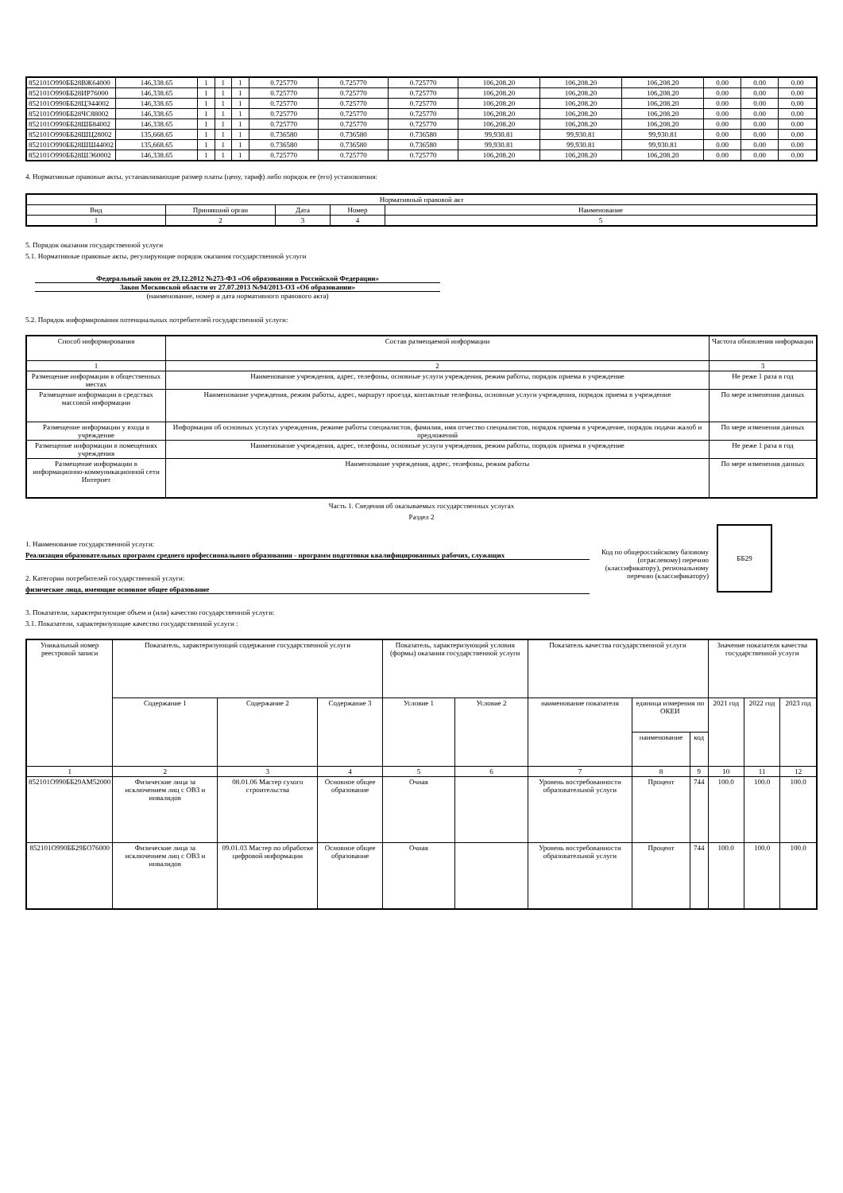| 852101О990ББ28ВЖ64000 | 146,338.65 | 1 | 1 | 1 | 0.725770 | 0.725770 | 0.725770 | 106,208.20 | 106,208.20 | 106,208.20 | 0.00 | 0.00 | 0.00 |
| 852101О990ББ28ИР76000 | 146,338.65 | 1 | 1 | 1 | 0.725770 | 0.725770 | 0.725770 | 106,208.20 | 106,208.20 | 106,208.20 | 0.00 | 0.00 | 0.00 |
| 852101О990ББ28ЦЭ44002 | 146,338.65 | 1 | 1 | 1 | 0.725770 | 0.725770 | 0.725770 | 106,208.20 | 106,208.20 | 106,208.20 | 0.00 | 0.00 | 0.00 |
| 852101О990ББ28ЧС88002 | 146,338.65 | 1 | 1 | 1 | 0.725770 | 0.725770 | 0.725770 | 106,208.20 | 106,208.20 | 106,208.20 | 0.00 | 0.00 | 0.00 |
| 852101О990ББ28ШБ84002 | 146,338.65 | 1 | 1 | 1 | 0.725770 | 0.725770 | 0.725770 | 106,208.20 | 106,208.20 | 106,208.20 | 0.00 | 0.00 | 0.00 |
| 852101О990ББ28ШЦ28002 | 135,668.65 | 1 | 1 | 1 | 0.736580 | 0.736580 | 0.736580 | 99,930.81 | 99,930.81 | 99,930.81 | 0.00 | 0.00 | 0.00 |
| 852101О990ББ28ШШ44002 | 135,668.65 | 1 | 1 | 1 | 0.736580 | 0.736580 | 0.736580 | 99,930.81 | 99,930.81 | 99,930.81 | 0.00 | 0.00 | 0.00 |
| 852101О990ББ28ШЭ60002 | 146,338.65 | 1 | 1 | 1 | 0.725770 | 0.725770 | 0.725770 | 106,208.20 | 106,208.20 | 106,208.20 | 0.00 | 0.00 | 0.00 |
4. Нормативные правовые акты, устанавливающие размер платы (цену, тариф) либо порядок ее (его) установления:
| Нормативный правовой акт | | | | |
| Вид | Принявший орган | Дата | Номер | Наименование |
| 1 | 2 | 3 | 4 | 5 |
5. Порядок оказания государственной услуги
5.1. Нормативные правовые акты, регулирующие порядок оказания государственной услуги
Федеральный закон от 29.12.2012 №273-ФЗ «Об образовании в Российской Федерации»
Закон Московской области от 27.07.2013 №94/2013-ОЗ «Об образовании»
(наименование, номер и дата нормативного правового акта)
5.2. Порядок информирования потенциальных потребителей государственной услуги:
| Способ информирования | Состав размещаемой информации | Частота обновления информации |
| 1 | 2 | 3 |
| Размещение информации в общественных местах | Наименование учреждения, адрес, телефоны, основные услуги учреждения, режим работы, порядок приема в учреждение | Не реже 1 раза в год |
| Размещение информации в средствах массовой информации | Наименование учреждения, режим работы, адрес, маршрут проезда, контактные телефоны, основные услуги учреждения, порядок приема в учреждение | По мере изменения данных |
| Размещение информации у входа в учреждение | Информация об основных услугах учреждения, режиме работы специалистов, фамилия, имя отчество специалистов, порядок приема в учреждение, порядок подачи жалоб и предложений | По мере изменения данных |
| Размещение информации в помещениях учреждения | Наименование учреждения, адрес, телефоны, основные услуги учреждения, режим работы, порядок приема в учреждение | Не реже 1 раза в год |
| Размещение информации в информационно-коммуникационной сети Интернет | Наименование учреждения, адрес, телефоны, режим работы | По мере изменения данных |
Часть 1. Сведения об оказываемых государственных услугах
Раздел 2
1. Наименование государственной услуги:
Реализация образовательных программ среднего профессионального образования - программ подготовки квалифицированных рабочих, служащих
2. Категории потребителей государственной услуги:
физические лица, имеющие основное общее образование
Код по общероссийскому базовому (отраслевому) перечню (классификатору), региональному перечню (классификатору)
ББ29
3. Показатели, характеризующие объем и (или) качество государственной услуги:
3.1. Показатели, характеризующие качество государственной услуги :
| Уникальный номер реестровой записи | Показатель, характеризующий содержание государственной услуги | | | Показатель, характеризующий условия (формы) оказания государственной услуги | | Показатель качества государственной услуги | | | Значение показателя качества государственной услуги | | |
| | Содержание 1 | Содержание 2 | Содержание 3 | Условие 1 | Условие 2 | наименование показателя | единица измерения по ОКЕИ | | 2021 год | 2022 год | 2023 год |
| | | | | | | | наименование | код | | | |
| 1 | 2 | 3 | 4 | 5 | 6 | 7 | 8 | 9 | 10 | 11 | 12 |
| 852101О990ББ29АМ52000 | Физические лица за исключением лиц с ОВЗ и инвалидов | 08.01.06 Мастер сухого строительства | Основное общее образование | Очная | | Уровень востребованности образовательной услуги | Процент | 744 | 100.0 | 100.0 | 100.0 |
| 852101О990ББ29БО76000 | Физические лица за исключением лиц с ОВЗ и инвалидов | 09.01.03 Мастер по обработке цифровой информации | Основное общее образование | Очная | | Уровень востребованности образовательной услуги | Процент | 744 | 100.0 | 100.0 | 100.0 |